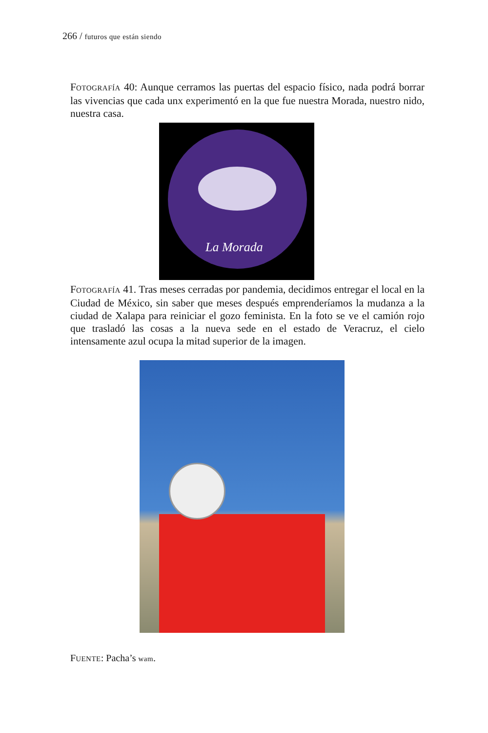266 / futuros que están siendo
FOTOGRAFÍA 40: Aunque cerramos las puertas del espacio físico, nada podrá borrar las vivencias que cada unx experimentó en la que fue nuestra Morada, nuestro nido, nuestra casa.
La Morada
FOTOGRAFÍA 41. Tras meses cerradas por pandemia, decidimos entregar el local en la Ciudad de México, sin saber que meses después emprenderíamos la mudanza a la ciudad de Xalapa para reiniciar el gozo feminista. En la foto se ve el camión rojo que trasladó las cosas a la nueva sede en el estado de Veracruz, el cielo intensamente azul ocupa la mitad superior de la imagen.
FUENTE: Pacha’s wam.